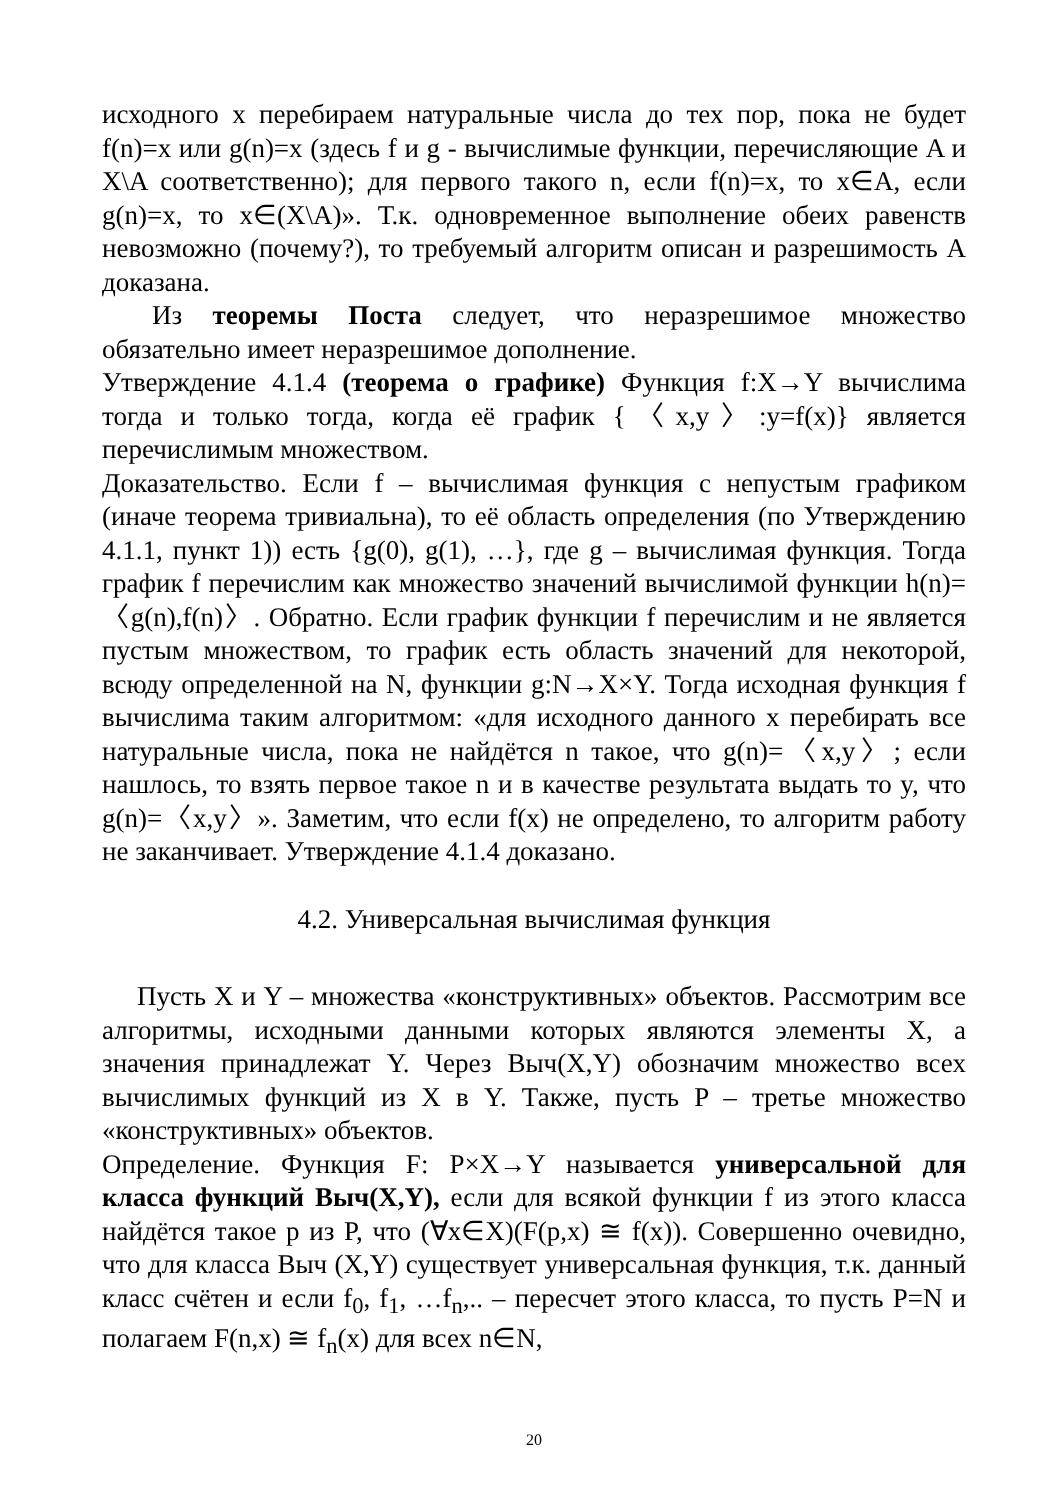исходного x перебираем натуральные числа до тех пор, пока не будет f(n)=x или g(n)=x (здесь f и g - вычислимые функции, перечисляющие A и X\A соответственно); для первого такого n, если f(n)=x, то x∈A, если g(n)=x, то x∈(X\A)». Т.к. одновременное выполнение обеих равенств невозможно (почему?), то требуемый алгоритм описан и разрешимость A доказана.
Из теоремы Поста следует, что неразрешимое множество обязательно имеет неразрешимое дополнение.
Утверждение 4.1.4 (теорема о графике) Функция f:X→Y вычислима тогда и только тогда, когда её график {〈x,y〉:y=f(x)} является перечислимым множеством.
Доказательство. Если f – вычислимая функция с непустым графиком (иначе теорема тривиальна), то её область определения (по Утверждению 4.1.1, пункт 1)) есть {g(0), g(1), …}, где g – вычислимая функция. Тогда график f перечислим как множество значений вычислимой функции h(n)=〈g(n),f(n)〉. Обратно. Если график функции f перечислим и не является пустым множеством, то график есть область значений для некоторой, всюду определенной на N, функции g:N→X×Y. Тогда исходная функция f вычислима таким алгоритмом: «для исходного данного x перебирать все натуральные числа, пока не найдётся n такое, что g(n)=〈x,y〉; если нашлось, то взять первое такое n и в качестве результата выдать то y, что g(n)=〈x,y〉». Заметим, что если f(x) не определено, то алгоритм работу не заканчивает. Утверждение 4.1.4 доказано.
4.2. Универсальная вычислимая функция
Пусть X и Y – множества «конструктивных» объектов. Рассмотрим все алгоритмы, исходными данными которых являются элементы X, а значения принадлежат Y. Через Выч(X,Y) обозначим множество всех вычислимых функций из X в Y. Также, пусть P – третье множество «конструктивных» объектов.
Определение. Функция F: P×X→Y называется универсальной для класса функций Выч(X,Y), если для всякой функции f из этого класса найдётся такое p из P, что (∀x∈X)(F(p,x) ≅ f(x)). Совершенно очевидно, что для класса Выч (X,Y) существует универсальная функция, т.к. данный класс счётен и если f<sub>0</sub>, f<sub>1</sub>, …f<sub>n</sub>,.. – пересчет этого класса, то пусть P=N и полагаем F(n,x) ≅ f<sub>n</sub>(x) для всех n∈N,
20